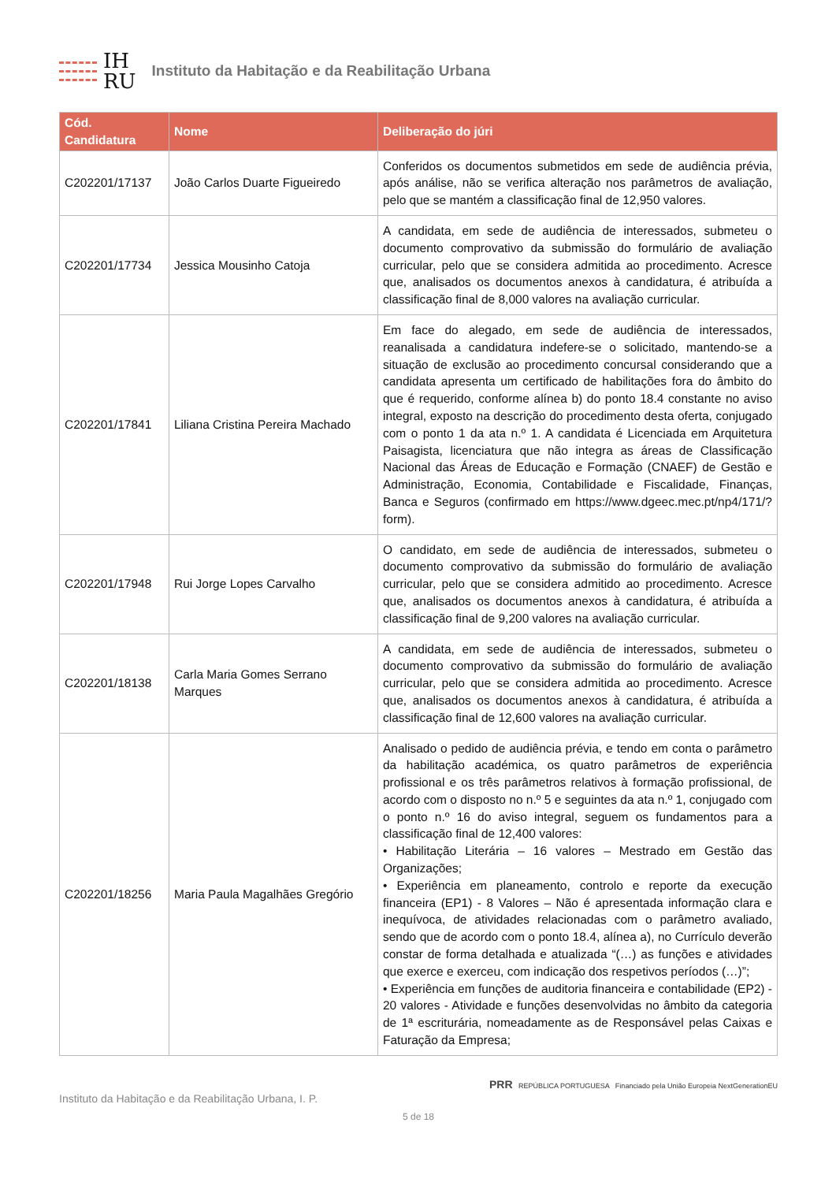IH
RU
Instituto da Habitação e da Reabilitação Urbana
| Cód. Candidatura | Nome | Deliberação do júri |
| --- | --- | --- |
| C202201/17137 | João Carlos Duarte Figueiredo | Conferidos os documentos submetidos em sede de audiência prévia, após análise, não se verifica alteração nos parâmetros de avaliação, pelo que se mantém a classificação final de 12,950 valores. |
| C202201/17734 | Jessica Mousinho Catoja | A candidata, em sede de audiência de interessados, submeteu o documento comprovativo da submissão do formulário de avaliação curricular, pelo que se considera admitida ao procedimento. Acresce que, analisados os documentos anexos à candidatura, é atribuída a classificação final de 8,000 valores na avaliação curricular. |
| C202201/17841 | Liliana Cristina Pereira Machado | Em face do alegado, em sede de audiência de interessados, reanalisada a candidatura indefere-se o solicitado, mantendo-se a situação de exclusão ao procedimento concursal considerando que a candidata apresenta um certificado de habilitações fora do âmbito do que é requerido, conforme alínea b) do ponto 18.4 constante no aviso integral, exposto na descrição do procedimento desta oferta, conjugado com o ponto 1 da ata n.º 1. A candidata é Licenciada em Arquitetura Paisagista, licenciatura que não integra as áreas de Classificação Nacional das Áreas de Educação e Formação (CNAEF) de Gestão e Administração, Economia, Contabilidade e Fiscalidade, Finanças, Banca e Seguros (confirmado em https://www.dgeec.mec.pt/np4/171/?form). |
| C202201/17948 | Rui Jorge Lopes Carvalho | O candidato, em sede de audiência de interessados, submeteu o documento comprovativo da submissão do formulário de avaliação curricular, pelo que se considera admitido ao procedimento. Acresce que, analisados os documentos anexos à candidatura, é atribuída a classificação final de 9,200 valores na avaliação curricular. |
| C202201/18138 | Carla Maria Gomes Serrano Marques | A candidata, em sede de audiência de interessados, submeteu o documento comprovativo da submissão do formulário de avaliação curricular, pelo que se considera admitida ao procedimento. Acresce que, analisados os documentos anexos à candidatura, é atribuída a classificação final de 12,600 valores na avaliação curricular. |
| C202201/18256 | Maria Paula Magalhães Gregório | Analisado o pedido de audiência prévia, e tendo em conta o parâmetro da habilitação académica, os quatro parâmetros de experiência profissional e os três parâmetros relativos à formação profissional, de acordo com o disposto no n.º 5 e seguintes da ata n.º 1, conjugado com o ponto n.º 16 do aviso integral, seguem os fundamentos para a classificação final de 12,400 valores: • Habilitação Literária – 16 valores – Mestrado em Gestão das Organizações; • Experiência em planeamento, controlo e reporte da execução financeira (EP1) - 8 Valores – Não é apresentada informação clara e inequívoca, de atividades relacionadas com o parâmetro avaliado, sendo que de acordo com o ponto 18.4, alínea a), no Currículo deverão constar de forma detalhada e atualizada “(…) as funções e atividades que exerce e exerceu, com indicação dos respetivos períodos (…)”; • Experiência em funções de auditoria financeira e contabilidade (EP2) - 20 valores - Atividade e funções desenvolvidas no âmbito da categoria de 1ª escriturária, nomeadamente as de Responsável pelas Caixas e Faturação da Empresa; |
Instituto da Habitação e da Reabilitação Urbana, I. P.
PRR REPÚBLICA PORTUGUESA Financiado pela União Europeia NextGenerationEU
5 de 18